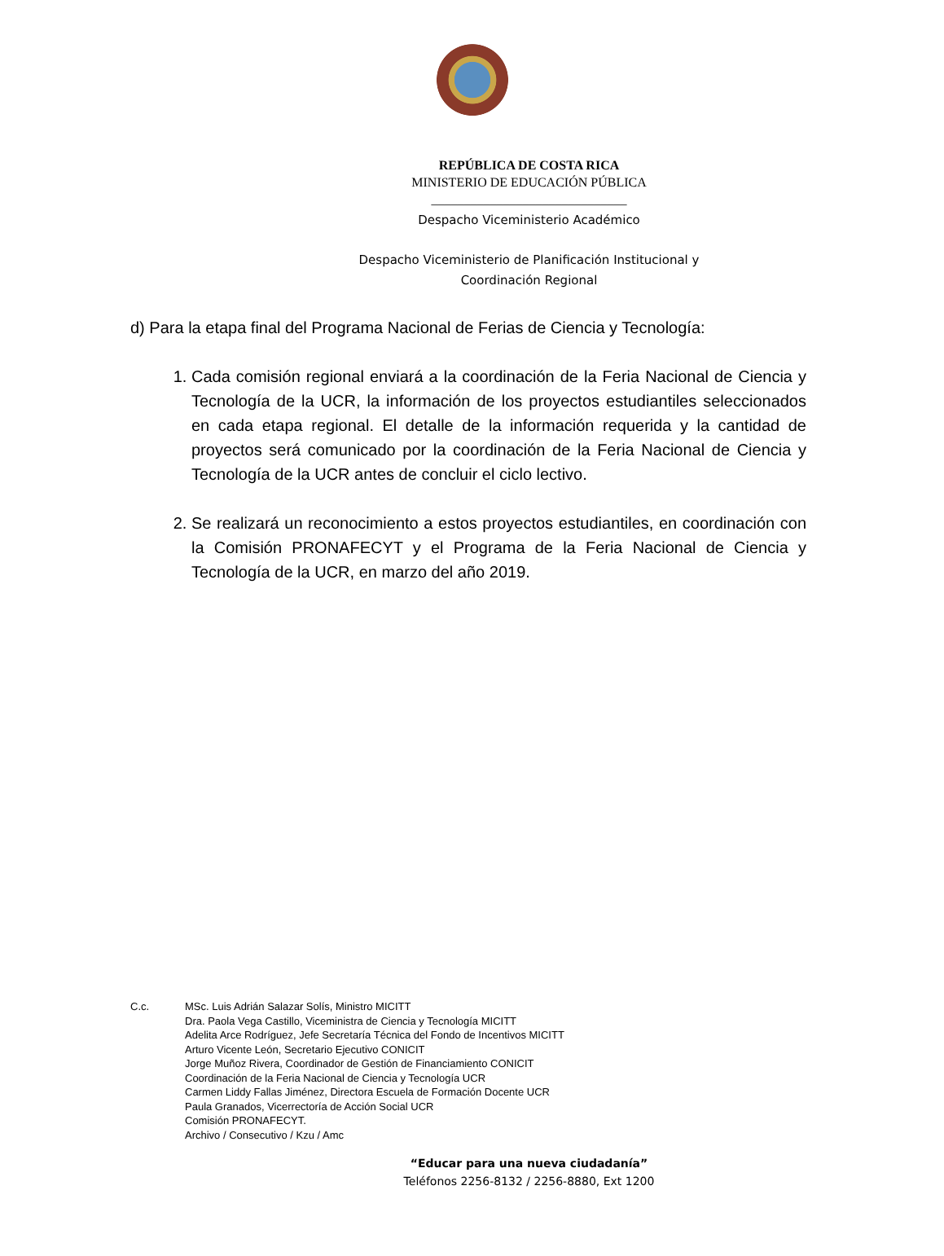REPÚBLICA DE COSTA RICA
MINISTERIO DE EDUCACIÓN PÚBLICA
______________________________
Despacho Viceministerio Académico
Despacho Viceministerio de Planificación Institucional y
Coordinación Regional
d) Para la etapa final del Programa Nacional de Ferias de Ciencia y Tecnología:
1. Cada comisión regional enviará a la coordinación de la Feria Nacional de Ciencia y Tecnología de la UCR, la información de los proyectos estudiantiles seleccionados en cada etapa regional. El detalle de la información requerida y la cantidad de proyectos será comunicado por la coordinación de la Feria Nacional de Ciencia y Tecnología de la UCR antes de concluir el ciclo lectivo.
2. Se realizará un reconocimiento a estos proyectos estudiantiles, en coordinación con la Comisión PRONAFECYT y el Programa de la Feria Nacional de Ciencia y Tecnología de la UCR, en marzo del año 2019.
C.c. MSc. Luis Adrián Salazar Solís, Ministro MICITT
Dra. Paola Vega Castillo, Viceministra de Ciencia y Tecnología MICITT
Adelita Arce Rodríguez, Jefe Secretaría Técnica del Fondo de Incentivos MICITT
Arturo Vicente León, Secretario Ejecutivo CONICIT
Jorge Muñoz Rivera, Coordinador de Gestión de Financiamiento CONICIT
Coordinación de la Feria Nacional de Ciencia y Tecnología UCR
Carmen Liddy Fallas Jiménez, Directora Escuela de Formación Docente UCR
Paula Granados, Vicerrectoría de Acción Social UCR
Comisión PRONAFECYT.
Archivo / Consecutivo / Kzu / Amc
“Educar para una nueva ciudadanía”
Teléfonos 2256-8132 / 2256-8880, Ext 1200